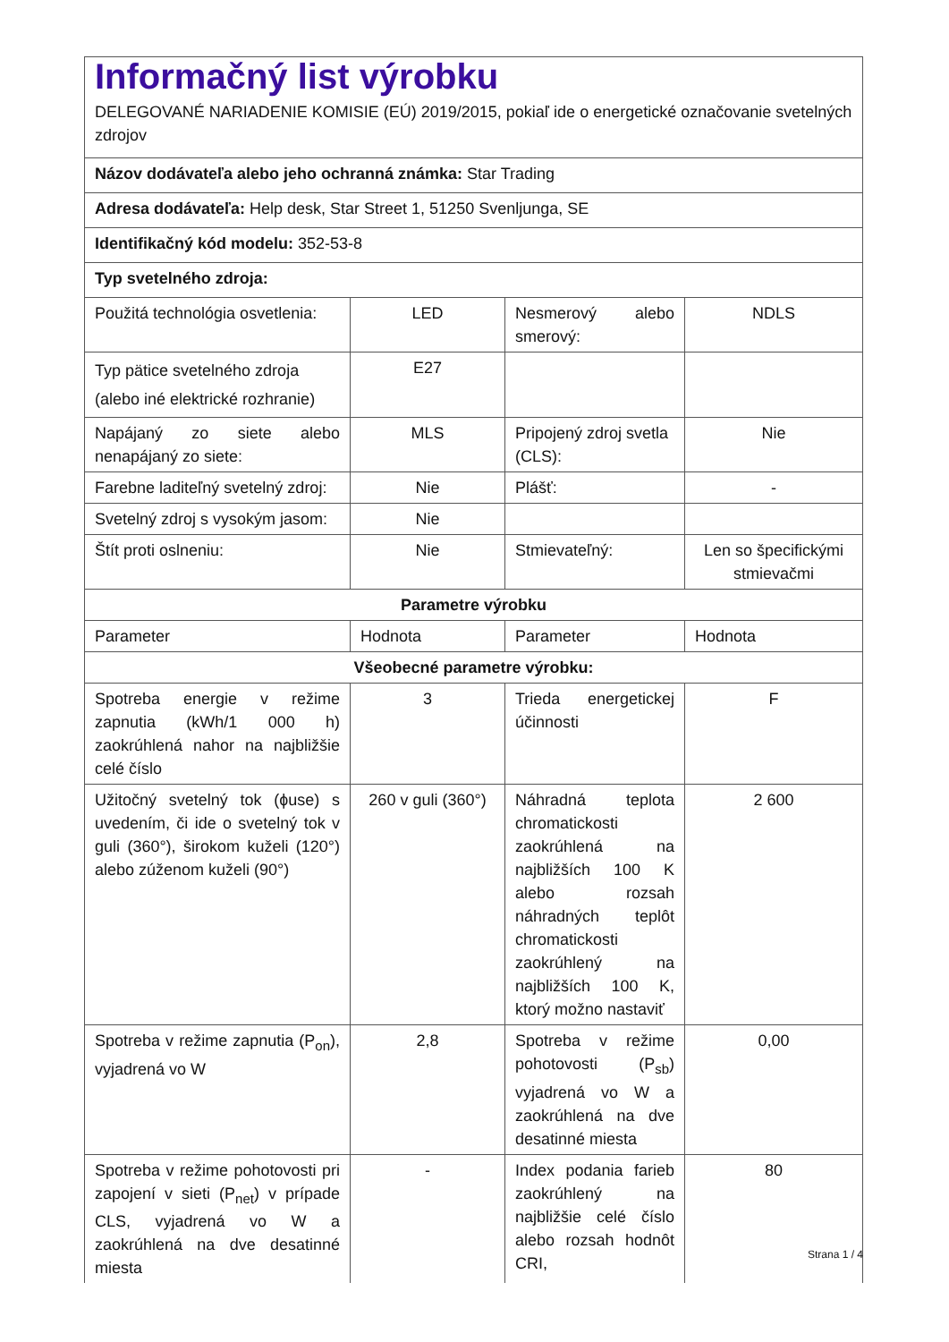| Informačný list výrobku DELEGOVANÉ NARIADENIE KOMISIE (EÚ) 2019/2015, pokiaľ ide o energetické označovanie svetelných zdrojov | | | |
| Názov dodávateľa alebo jeho ochranná známka: Star Trading | | | |
| Adresa dodávateľa: Help desk, Star Street 1, 51250 Svenljunga, SE | | | |
| Identifikačný kód modelu: 352-53-8 | | | |
| Typ svetelného zdroja: | | | |
| Použitá technológia osvetlenia: | LED | Nesmerový alebo smerový: | NDLS |
| Typ pätice svetelného zdroja (alebo iné elektrické rozhranie) | E27 | | |
| Napájaný zo siete alebo nenapájaný zo siete: | MLS | Pripojený zdroj svetla (CLS): | Nie |
| Farebne laditeľný svetelný zdroj: | Nie | Plášť: | - |
| Svetelný zdroj s vysokým jasom: | Nie | | |
| Štít proti oslneniu: | Nie | Stmievateľný: | Len so špecifickými stmievačmi |
| Parametre výrobku | | | |
| Parameter | Hodnota | Parameter | Hodnota |
| Všeobecné parametre výrobku: | | | |
| Spotreba energie v režime zapnutia (kWh/1 000 h) zaokrúhlená nahor na najbližšie celé číslo | 3 | Trieda energetickej účinnosti | F |
| Užitočný svetelný tok (ɸuse) s uvedením, či ide o svetelný tok v guli (360°), širokom kuželi (120°) alebo zúženom kuželi (90°) | 260 v guli (360°) | Náhradná teplota chromatickosti zaokrúhlená na najbližších 100 K alebo rozsah náhradných teplôt chromatickosti zaokrúhlený na najbližších 100 K, ktorý možno nastaviť | 2 600 |
| Spotreba v režime zapnutia (P<sub>on</sub>), vyjadrená vo W | 2,8 | Spotreba v režime pohotovosti (P<sub>sb</sub>) vyjadrená vo W a zaokrúhlená na dve desatinné miesta | 0,00 |
| Spotreba v režime pohotovosti pri zapojení v sieti (P<sub>net</sub>) v prípade CLS, vyjadrená vo W a zaokrúhlená na dve desatinné miesta | - | Index podania farieb zaokrúhlený na najbližšie celé číslo alebo rozsah hodnôt CRI, | 80 |
Strana 1 / 4